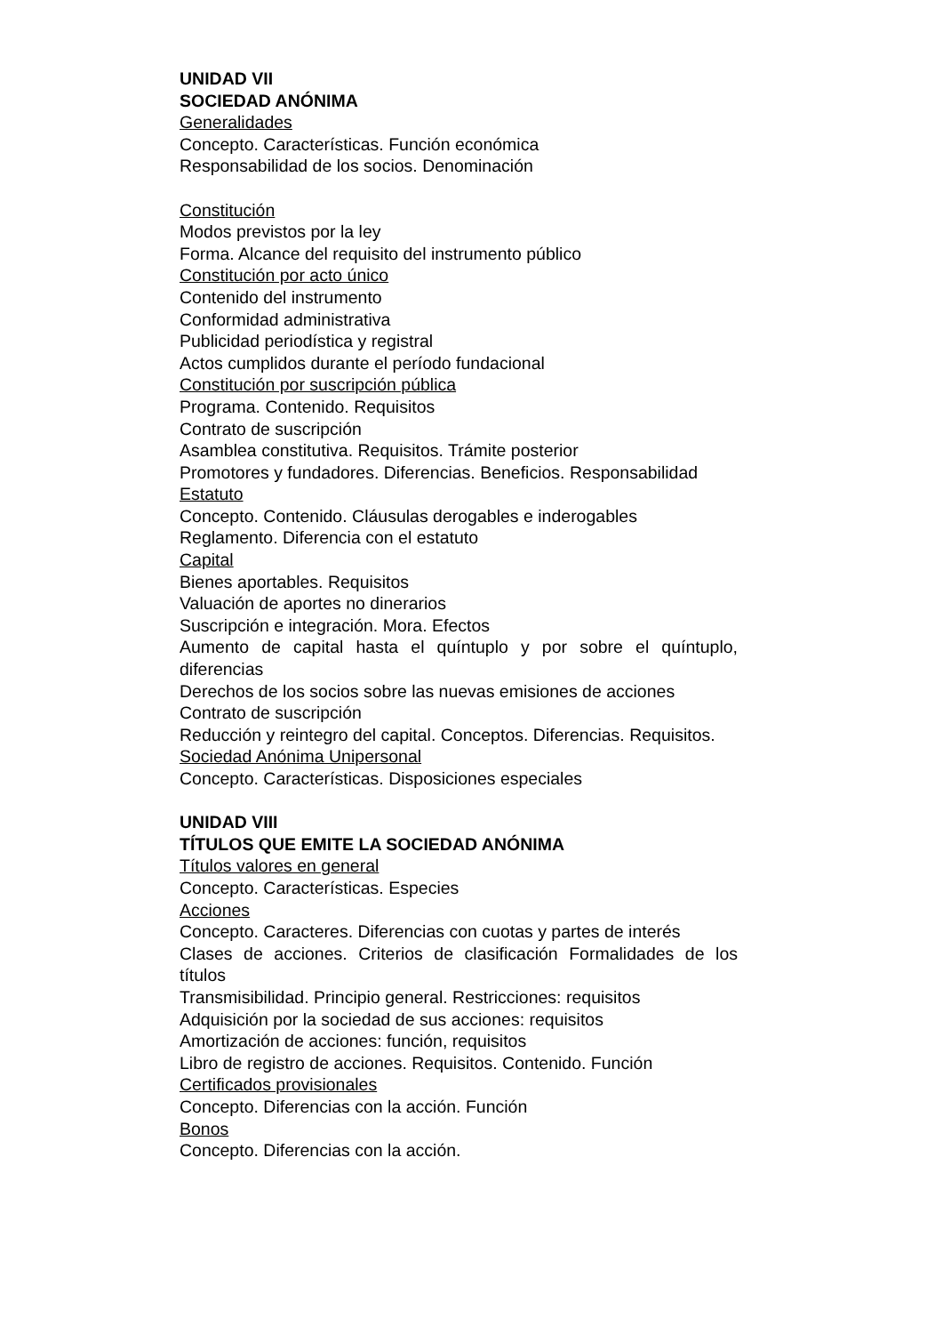UNIDAD VII
SOCIEDAD ANÓNIMA
Generalidades
Concepto. Características. Función económica
Responsabilidad de los socios. Denominación
Constitución
Modos previstos por la ley
Forma. Alcance del requisito del instrumento público
Constitución por acto único
Contenido del instrumento
Conformidad administrativa
Publicidad periodística y registral
Actos cumplidos durante el período fundacional
Constitución por suscripción pública
Programa. Contenido. Requisitos
Contrato de suscripción
Asamblea constitutiva. Requisitos. Trámite posterior
Promotores y fundadores. Diferencias. Beneficios. Responsabilidad
Estatuto
Concepto. Contenido. Cláusulas derogables e inderogables
Reglamento. Diferencia con el estatuto
Capital
Bienes aportables. Requisitos
Valuación de aportes no dinerarios
Suscripción e integración. Mora. Efectos
Aumento de capital hasta el quíntuplo y por sobre el quíntuplo, diferencias
Derechos de los socios sobre las nuevas emisiones de acciones
Contrato de suscripción
Reducción y reintegro del capital. Conceptos. Diferencias. Requisitos.
Sociedad Anónima Unipersonal
Concepto. Características. Disposiciones especiales
UNIDAD VIII
TÍTULOS QUE EMITE LA SOCIEDAD ANÓNIMA
Títulos valores en general
Concepto. Características. Especies
Acciones
Concepto. Caracteres. Diferencias con cuotas y partes de interés
Clases de acciones. Criterios de clasificación Formalidades de los títulos
Transmisibilidad. Principio general. Restricciones: requisitos
Adquisición por la sociedad de sus acciones: requisitos
Amortización de acciones: función, requisitos
Libro de registro de acciones. Requisitos. Contenido. Función
Certificados provisionales
Concepto. Diferencias con la acción. Función
Bonos
Concepto. Diferencias con la acción.